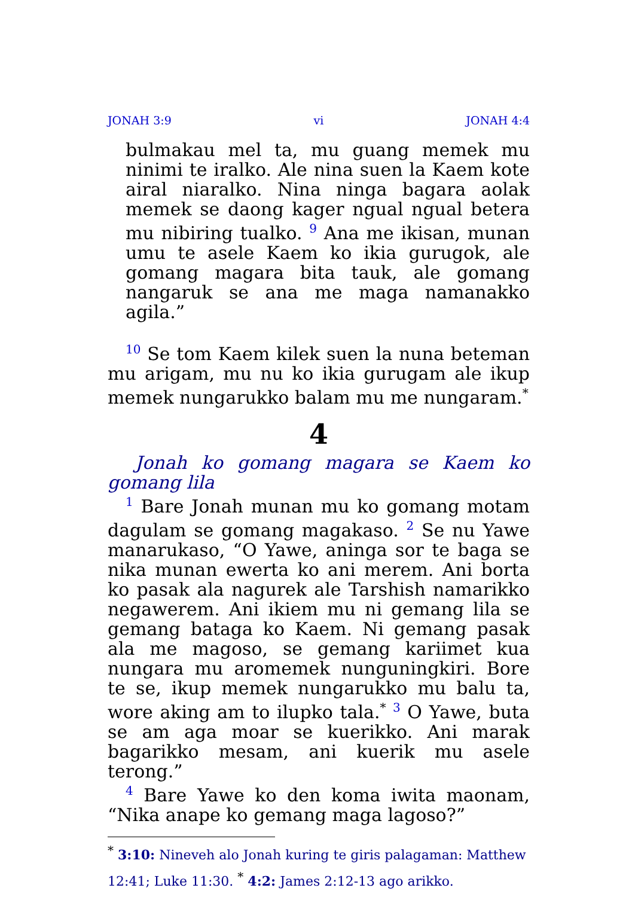JONAH 3:9 vi JONAH 4:4
bulmakau mel ta, mu guang memek mu ninimi te iralko. Ale nina suen la Kaem kote airal niaralko. Nina ninga bagara aolak memek se daong kager ngual ngual betera mu nibiring tualko. <sup>9</sup> Ana me ikisan, munan umu te asele Kaem ko ikia gurugok, ale gomang magara bita tauk, ale gomang nangaruk se ana me maga namanakko agila.”
<sup>10</sup> Se tom Kaem kilek suen la nuna beteman mu arigam, mu nu ko ikia gurugam ale ikup memek nungarukko balam mu me nungaram.<sup>*</sup>
4
Jonah ko gomang magara se Kaem ko gomang lila
<sup>1</sup> Bare Jonah munan mu ko gomang motam dagulam se gomang magakaso. <sup>2</sup> Se nu Yawe manarukaso, “O Yawe, aninga sor te baga se nika munan ewerta ko ani merem. Ani borta ko pasak ala nagurek ale Tarshish namarikko negawerem. Ani ikiem mu ni gemang lila se gemang bataga ko Kaem. Ni gemang pasak ala me magoso, se gemang kariimet kua nungara mu aromemek nunguningkiri. Bore te se, ikup memek nungarukko mu balu ta, wore aking am to ilupko tala.<sup>*</sup> <sup>3</sup> O Yawe, buta se am aga moar se kuerikko. Ani marak bagarikko mesam, ani kuerik mu asele terong.”
<sup>4</sup> Bare Yawe ko den koma iwita maonam, “Nika anape ko gemang maga lagoso?”
<sup>*</sup> 3:10: Nineveh alo Jonah kuring te giris palagaman: Matthew 12:41; Luke 11:30. <sup>*</sup> 4:2: James 2:12-13 ago arikko.